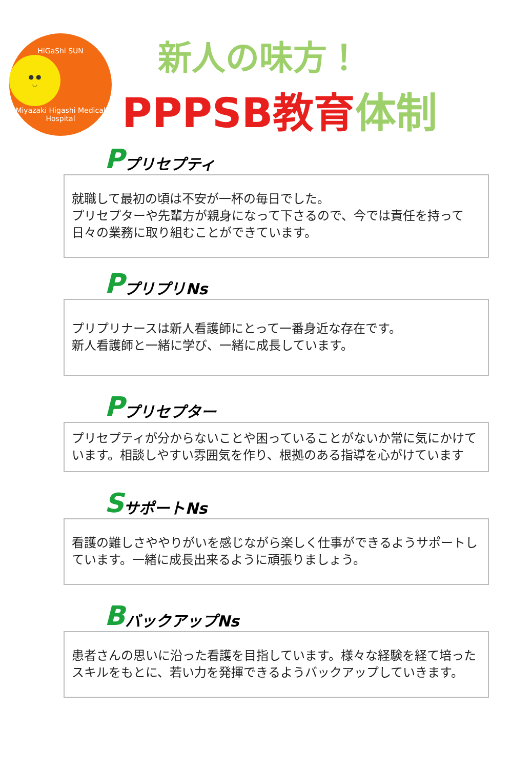HiGaShi SUN
● ●
◡
Miyazaki Higashi Medical Hospital
新人の味方！
PPPSB教育体制
Pプリセプティ
就職して最初の頃は不安が一杯の毎日でした。
プリセプターや先輩方が親身になって下さるので、今では責任を持って日々の業務に取り組むことができています。
PプリプリNs
プリプリナースは新人看護師にとって一番身近な存在です。
新人看護師と一緒に学び、一緒に成長しています。
Pプリセプター
プリセプティが分からないことや困っていることがないか常に気にかけています。相談しやすい雰囲気を作り、根拠のある指導を心がけています
SサポートNs
看護の難しさややりがいを感じながら楽しく仕事ができるようサポートしています。一緒に成長出来るように頑張りましょう。
BバックアップNs
患者さんの思いに沿った看護を目指しています。様々な経験を経て培ったスキルをもとに、若い力を発揮できるようバックアップしていきます。